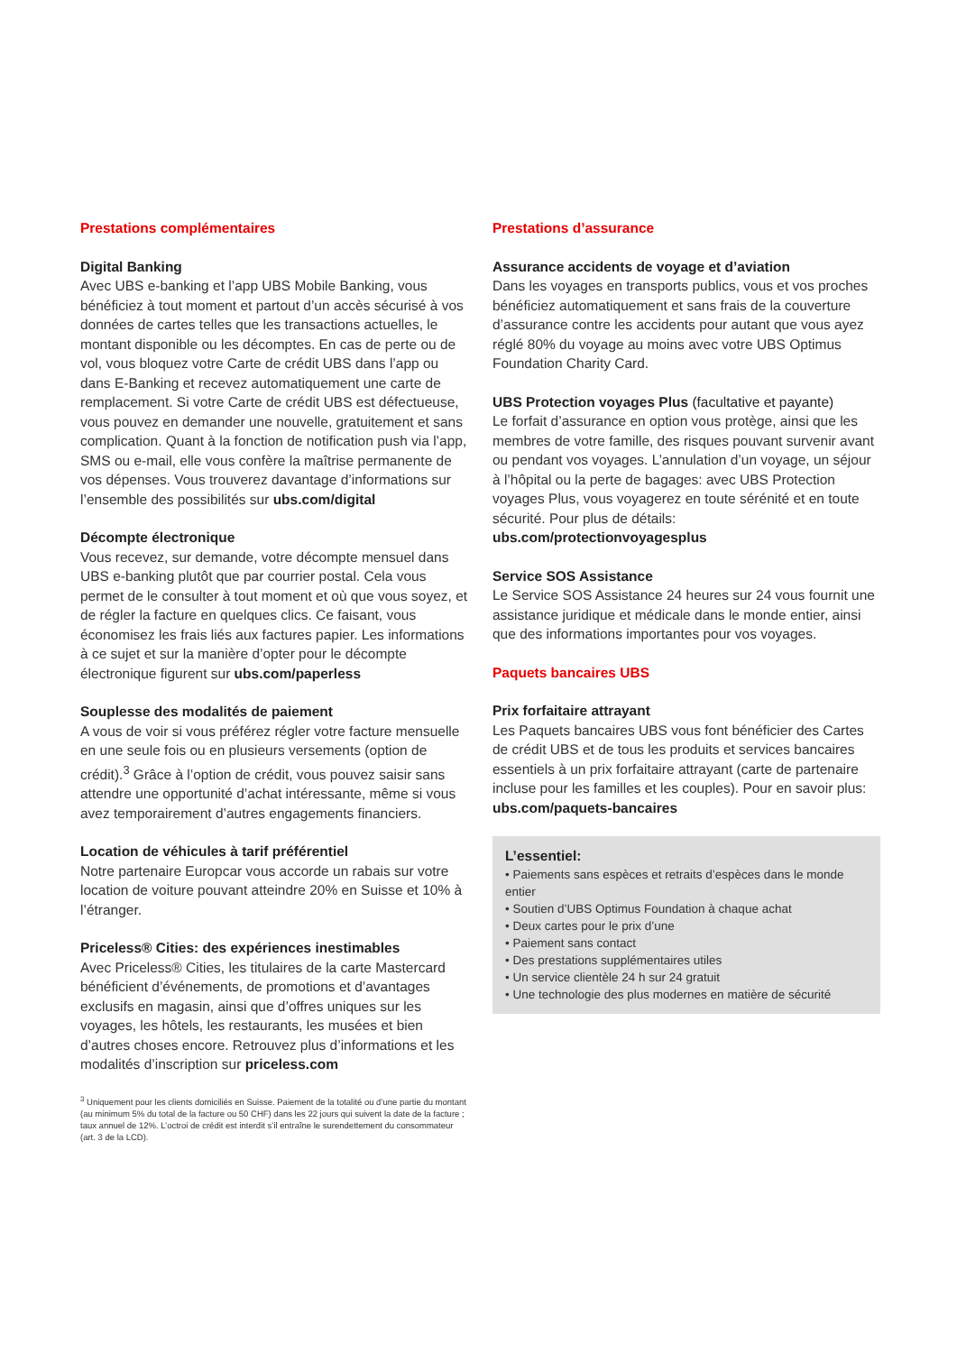Prestations complémentaires
Digital Banking
Avec UBS e-banking et l’app UBS Mobile Banking, vous bénéficiez à tout moment et partout d’un accès sécurisé à vos données de cartes telles que les transactions actuelles, le montant disponible ou les décomptes. En cas de perte ou de vol, vous bloquez votre Carte de crédit UBS dans l’app ou dans E-Banking et recevez automatiquement une carte de remplacement. Si votre Carte de crédit UBS est défectueuse, vous pouvez en demander une nouvelle, gratuitement et sans complication. Quant à la fonction de notification push via l’app, SMS ou e-mail, elle vous confère la maîtrise permanente de vos dépenses. Vous trouverez davantage d’informations sur l’ensemble des possibilités sur ubs.com/digital
Décompte électronique
Vous recevez, sur demande, votre décompte mensuel dans UBS e-banking plutôt que par courrier postal. Cela vous permet de le consulter à tout moment et où que vous soyez, et de régler la facture en quelques clics. Ce faisant, vous économisez les frais liés aux factures papier. Les informations à ce sujet et sur la manière d’opter pour le décompte électronique figurent sur ubs.com/paperless
Souplesse des modalités de paiement
A vous de voir si vous préférez régler votre facture mensuelle en une seule fois ou en plusieurs versements (option de crédit).<sup>3</sup> Grâce à l’option de crédit, vous pouvez saisir sans attendre une opportunité d’achat intéressante, même si vous avez temporairement d’autres engagements financiers.
Location de véhicules à tarif préférentiel
Notre partenaire Europcar vous accorde un rabais sur votre location de voiture pouvant atteindre 20% en Suisse et 10% à l’étranger.
Priceless® Cities: des expériences inestimables
Avec Priceless® Cities, les titulaires de la carte Mastercard bénéficient d’événements, de promotions et d’avantages exclusifs en magasin, ainsi que d’offres uniques sur les voyages, les hôtels, les restaurants, les musées et bien d’autres choses encore. Retrouvez plus d’informations et les modalités d’inscription sur priceless.com
<sup>3</sup> Uniquement pour les clients domiciliés en Suisse. Paiement de la totalité ou d’une partie du montant (au minimum 5% du total de la facture ou 50 CHF) dans les 22 jours qui suivent la date de la facture ; taux annuel de 12%. L’octroi de crédit est interdit s’il entraîne le surendettement du consommateur (art. 3 de la LCD).
Prestations d’assurance
Assurance accidents de voyage et d’aviation
Dans les voyages en transports publics, vous et vos proches bénéficiez automatiquement et sans frais de la couverture d’assurance contre les accidents pour autant que vous ayez réglé 80% du voyage au moins avec votre UBS Optimus Foundation Charity Card.
UBS Protection voyages Plus (facultative et payante)
Le forfait d’assurance en option vous protège, ainsi que les membres de votre famille, des risques pouvant survenir avant ou pendant vos voyages. L’annulation d’un voyage, un séjour à l’hôpital ou la perte de bagages: avec UBS Protection voyages Plus, vous voyagerez en toute sérénité et en toute sécurité. Pour plus de détails: ubs.com/protectionvoyagesplus
Service SOS Assistance
Le Service SOS Assistance 24 heures sur 24 vous fournit une assistance juridique et médicale dans le monde entier, ainsi que des informations importantes pour vos voyages.
Paquets bancaires UBS
Prix forfaitaire attrayant
Les Paquets bancaires UBS vous font bénéficier des Cartes de crédit UBS et de tous les produits et services bancaires essentiels à un prix forfaitaire attrayant (carte de partenaire incluse pour les familles et les couples). Pour en savoir plus: ubs.com/paquets-bancaires
L’essentiel:
• Paiements sans espèces et retraits d’espèces dans le monde entier
• Soutien d’UBS Optimus Foundation à chaque achat
• Deux cartes pour le prix d’une
• Paiement sans contact
• Des prestations supplémentaires utiles
• Un service clientèle 24 h sur 24 gratuit
• Une technologie des plus modernes en matière de sécurité